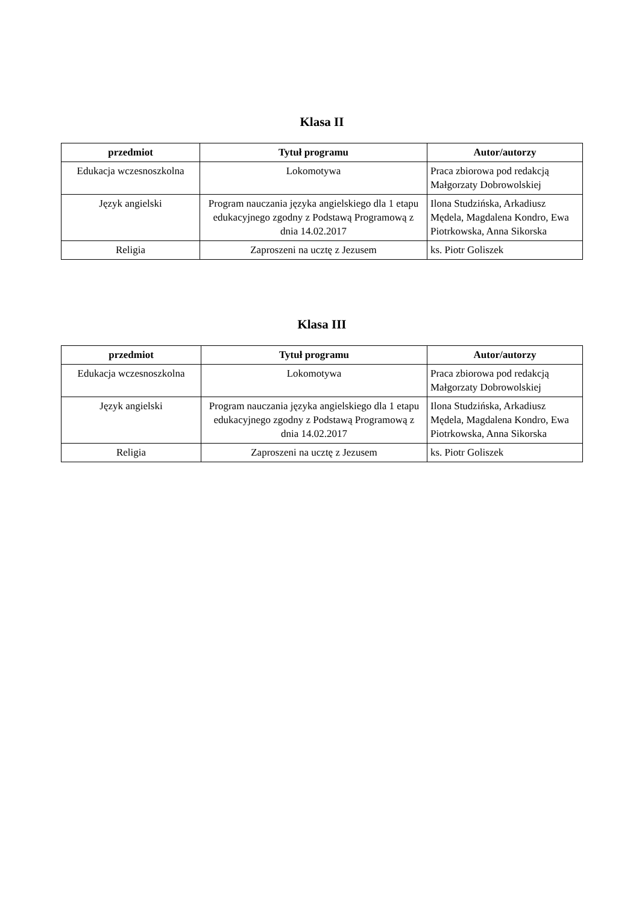Klasa II
| przedmiot | Tytuł programu | Autor/autorzy |
| --- | --- | --- |
| Edukacja wczesnoszkolna | Lokomotywa | Praca zbiorowa pod redakcją Małgorzaty Dobrowolskiej |
| Język angielski | Program nauczania języka angielskiego dla 1 etapu edukacyjnego zgodny z Podstawą Programową z dnia 14.02.2017 | Ilona Studzińska, Arkadiusz Mędela, Magdalena Kondro, Ewa Piotrkowska, Anna Sikorska |
| Religia | Zaproszeni na ucztę z Jezusem | ks. Piotr Goliszek |
Klasa III
| przedmiot | Tytuł programu | Autor/autorzy |
| --- | --- | --- |
| Edukacja wczesnoszkolna | Lokomotywa | Praca zbiorowa pod redakcją Małgorzaty Dobrowolskiej |
| Język angielski | Program nauczania języka angielskiego dla 1 etapu edukacyjnego zgodny z Podstawą Programową z dnia 14.02.2017 | Ilona Studzińska, Arkadiusz Mędela, Magdalena Kondro, Ewa Piotrkowska, Anna Sikorska |
| Religia | Zaproszeni na ucztę z Jezusem | ks. Piotr Goliszek |